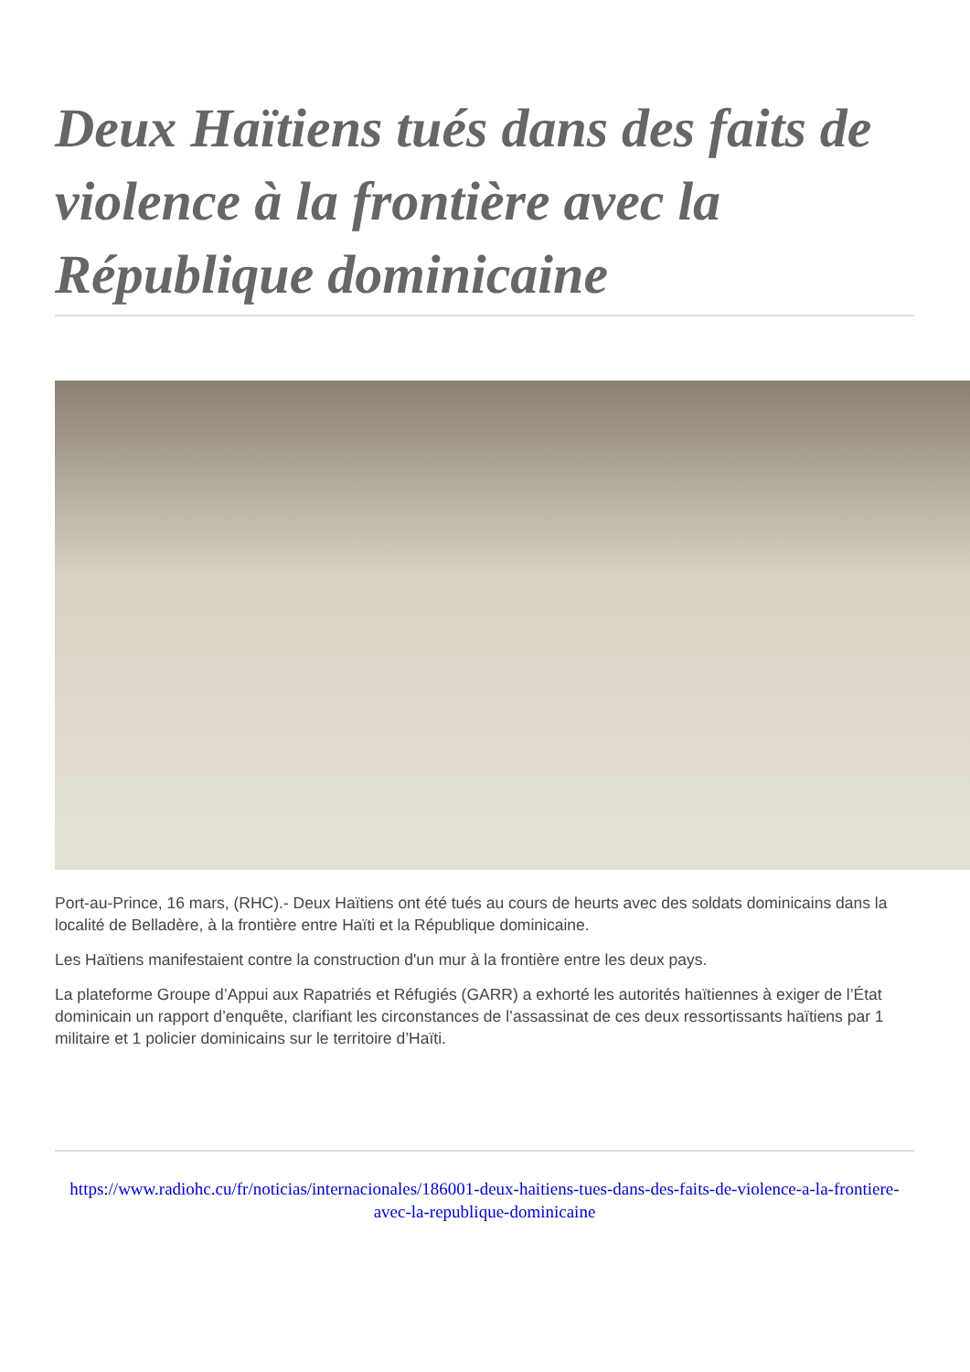Deux Haïtiens tués dans des faits de violence à la frontière avec la République dominicaine
Port-au-Prince, 16 mars, (RHC).- Deux Haïtiens ont été tués au cours de heurts avec des soldats dominicains dans la localité de Belladère, à la frontière entre Haïti et la République dominicaine.
Les Haïtiens manifestaient contre la construction d'un mur à la frontière entre les deux pays.
La plateforme Groupe d’Appui aux Rapatriés et Réfugiés (GARR) a exhorté les autorités haïtiennes à exiger de l’État dominicain un rapport d’enquête, clarifiant les circonstances de l’assassinat de ces deux ressortissants haïtiens par 1 militaire et 1 policier dominicains sur le territoire d’Haïti.
https://www.radiohc.cu/fr/noticias/internacionales/186001-deux-haitiens-tues-dans-des-faits-de-violence-a-la-frontiere-avec-la-republique-dominicaine